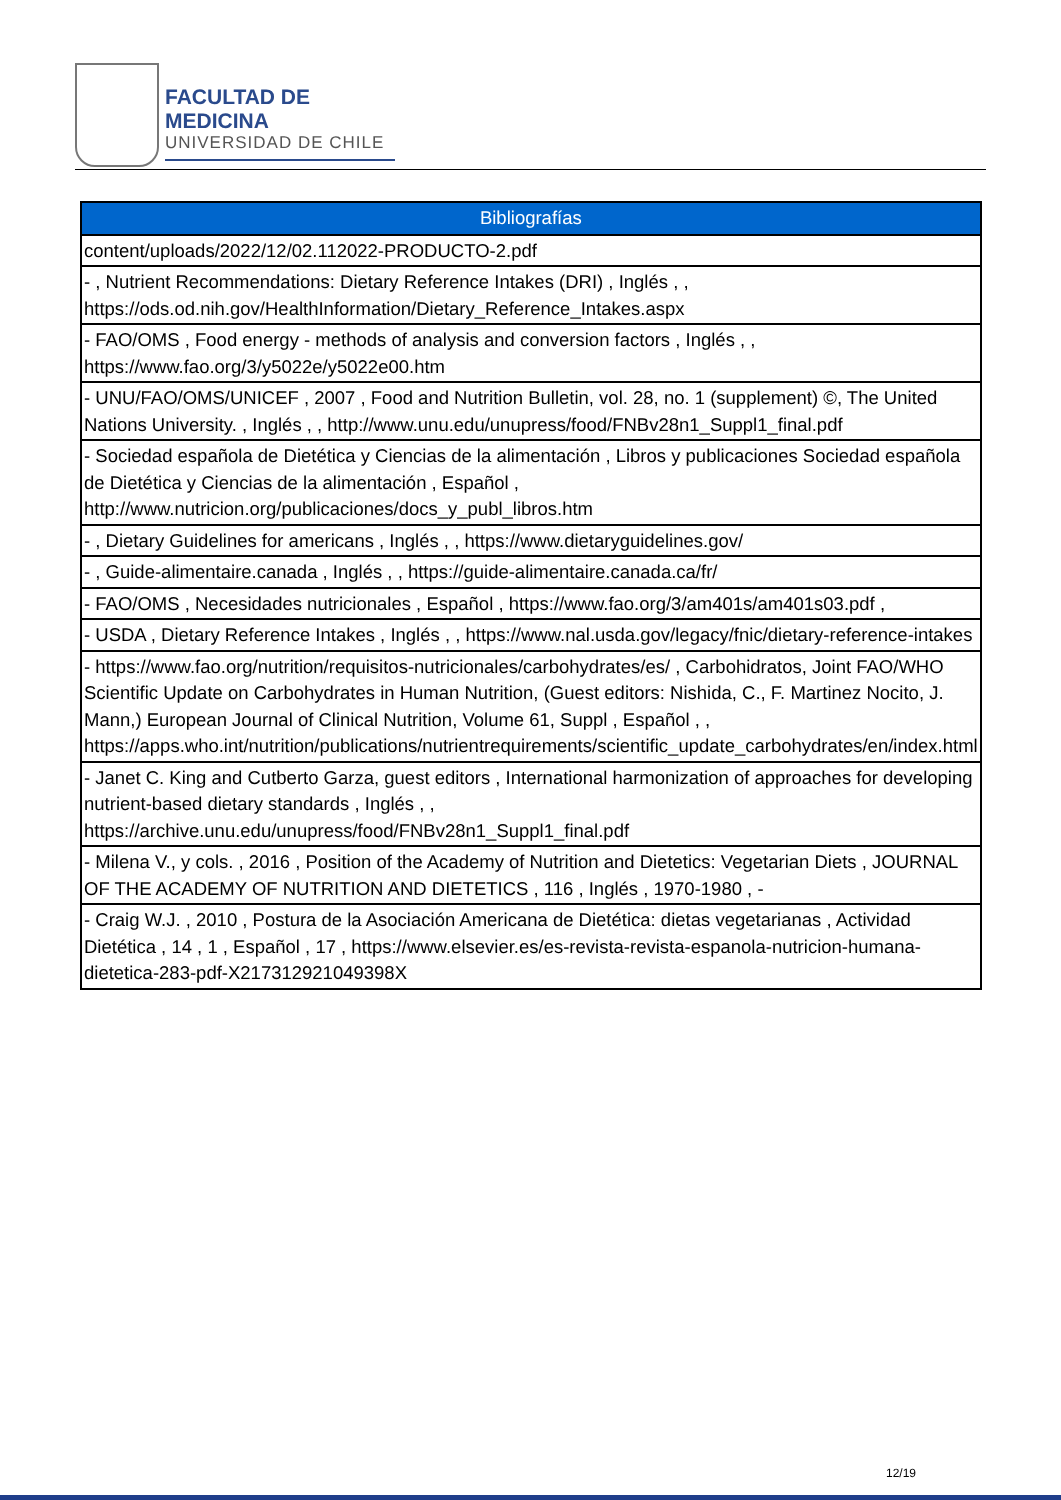FACULTAD DE MEDICINA
UNIVERSIDAD DE CHILE
| Bibliografías |
| --- |
| content/uploads/2022/12/02.112022-PRODUCTO-2.pdf |
| - , Nutrient Recommendations: Dietary Reference Intakes (DRI) , Inglés , , https://ods.od.nih.gov/HealthInformation/Dietary_Reference_Intakes.aspx |
| - FAO/OMS , Food energy - methods of analysis and conversion factors , Inglés , , https://www.fao.org/3/y5022e/y5022e00.htm |
| - UNU/FAO/OMS/UNICEF , 2007 , Food and Nutrition Bulletin, vol. 28, no. 1 (supplement) ©, The United Nations University. , Inglés , , http://www.unu.edu/unupress/food/FNBv28n1_Suppl1_final.pdf |
| - Sociedad española de Dietética y Ciencias de la alimentación , Libros y publicaciones Sociedad española de Dietética y Ciencias de la alimentación , Español , http://www.nutricion.org/publicaciones/docs_y_publ_libros.htm |
| - , Dietary Guidelines for americans , Inglés , , https://www.dietaryguidelines.gov/ |
| - , Guide-alimentaire.canada , Inglés , , https://guide-alimentaire.canada.ca/fr/ |
| - FAO/OMS , Necesidades nutricionales , Español , https://www.fao.org/3/am401s/am401s03.pdf , |
| - USDA , Dietary Reference Intakes , Inglés , , https://www.nal.usda.gov/legacy/fnic/dietary-reference-intakes |
| - https://www.fao.org/nutrition/requisitos-nutricionales/carbohydrates/es/ , Carbohidratos, Joint FAO/WHO Scientific Update on Carbohydrates in Human Nutrition, (Guest editors: Nishida, C., F. Martinez Nocito, J. Mann,) European Journal of Clinical Nutrition, Volume 61, Suppl , Español , , https://apps.who.int/nutrition/publications/nutrientrequirements/scientific_update_carbohydrates/en/index.html |
| - Janet C. King and Cutberto Garza, guest editors , International harmonization of approaches for developing nutrient-based dietary standards , Inglés , , https://archive.unu.edu/unupress/food/FNBv28n1_Suppl1_final.pdf |
| - Milena V., y cols. , 2016 , Position of the Academy of Nutrition and Dietetics: Vegetarian Diets , JOURNAL OF THE ACADEMY OF NUTRITION AND DIETETICS , 116 , Inglés , 1970-1980 , - |
| - Craig W.J. , 2010 , Postura de la Asociación Americana de Dietética: dietas vegetarianas , Actividad Dietética , 14 , 1 , Español , 17 , https://www.elsevier.es/es-revista-revista-espanola-nutricion-humana-dietetica-283-pdf-X217312921049398X |
12/19